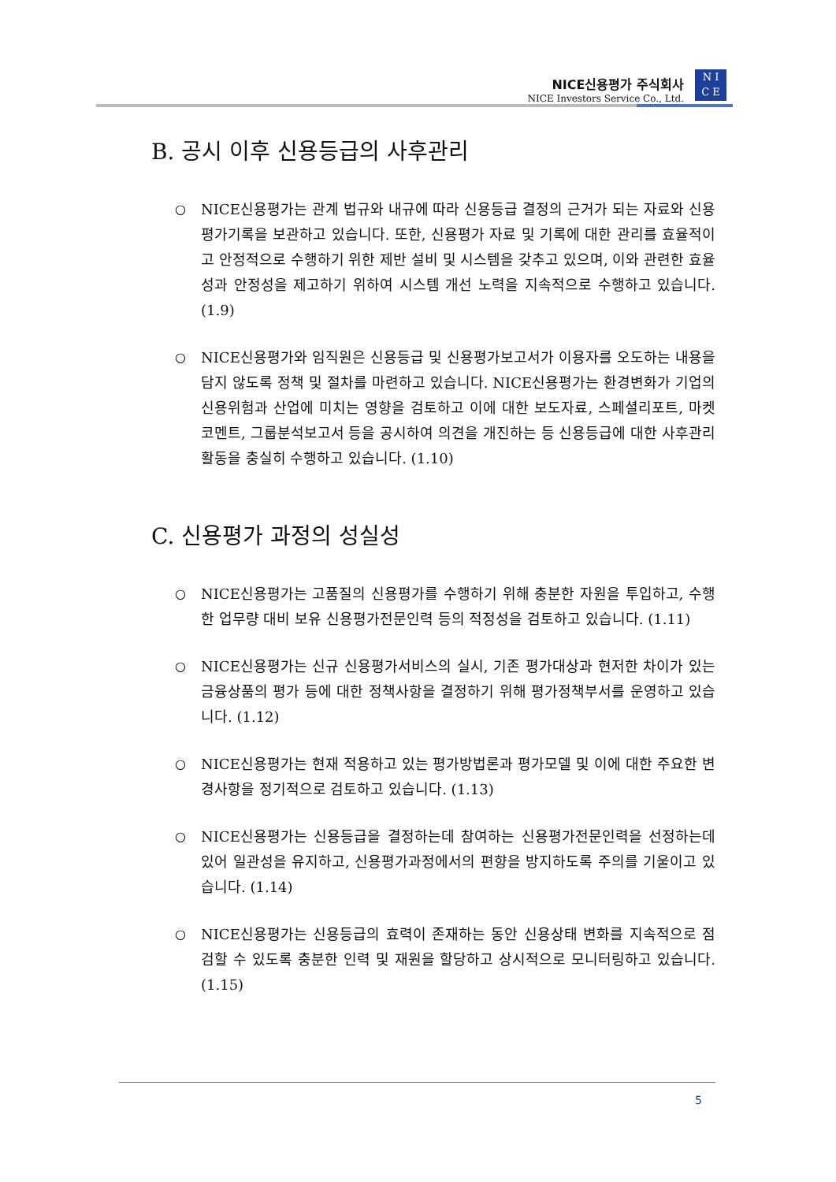NICE신용평가 주식회사
NICE Investors Service Co., Ltd.
N I
C E
B. 공시 이후 신용등급의 사후관리
○ NICE신용평가는 관계 법규와 내규에 따라 신용등급 결정의 근거가 되는 자료와 신용평가기록을 보관하고 있습니다. 또한, 신용평가 자료 및 기록에 대한 관리를 효율적이고 안정적으로 수행하기 위한 제반 설비 및 시스템을 갖추고 있으며, 이와 관련한 효율성과 안정성을 제고하기 위하여 시스템 개선 노력을 지속적으로 수행하고 있습니다. (1.9)
○ NICE신용평가와 임직원은 신용등급 및 신용평가보고서가 이용자를 오도하는 내용을 담지 않도록 정책 및 절차를 마련하고 있습니다. NICE신용평가는 환경변화가 기업의 신용위험과 산업에 미치는 영향을 검토하고 이에 대한 보도자료, 스페셜리포트, 마켓코멘트, 그룹분석보고서 등을 공시하여 의견을 개진하는 등 신용등급에 대한 사후관리 활동을 충실히 수행하고 있습니다. (1.10)
C. 신용평가 과정의 성실성
○ NICE신용평가는 고품질의 신용평가를 수행하기 위해 충분한 자원을 투입하고, 수행한 업무량 대비 보유 신용평가전문인력 등의 적정성을 검토하고 있습니다. (1.11)
○ NICE신용평가는 신규 신용평가서비스의 실시, 기존 평가대상과 현저한 차이가 있는 금융상품의 평가 등에 대한 정책사항을 결정하기 위해 평가정책부서를 운영하고 있습니다. (1.12)
○ NICE신용평가는 현재 적용하고 있는 평가방법론과 평가모델 및 이에 대한 주요한 변경사항을 정기적으로 검토하고 있습니다. (1.13)
○ NICE신용평가는 신용등급을 결정하는데 참여하는 신용평가전문인력을 선정하는데 있어 일관성을 유지하고, 신용평가과정에서의 편향을 방지하도록 주의를 기울이고 있습니다. (1.14)
○ NICE신용평가는 신용등급의 효력이 존재하는 동안 신용상태 변화를 지속적으로 점검할 수 있도록 충분한 인력 및 재원을 할당하고 상시적으로 모니터링하고 있습니다. (1.15)
5